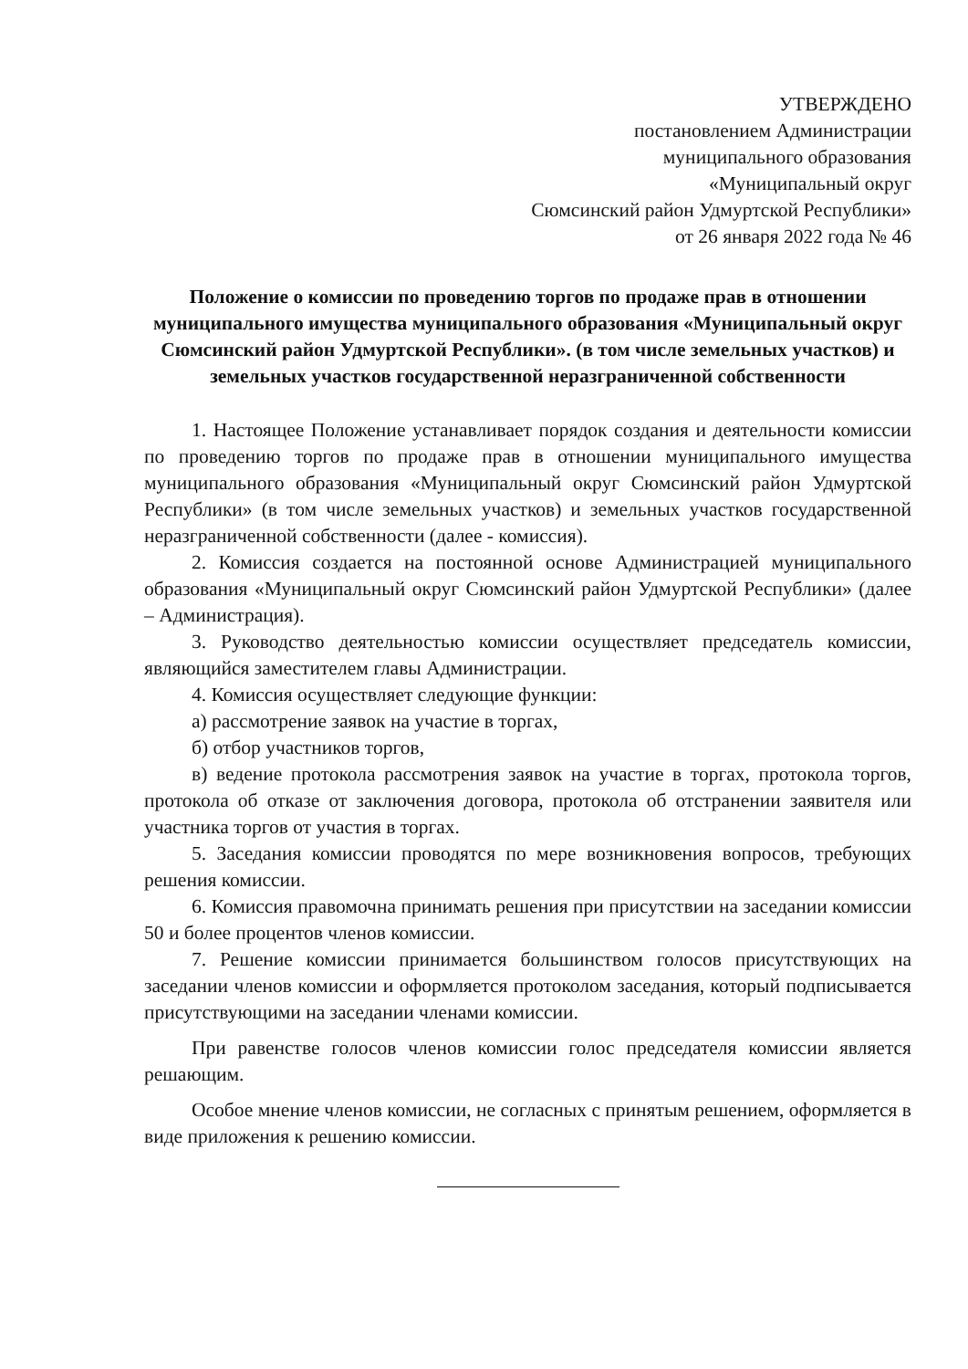УТВЕРЖДЕНО
постановлением Администрации
муниципального образования
«Муниципальный округ
Сюмсинский район Удмуртской Республики»
от 26 января 2022 года № 46
Положение о комиссии по проведению торгов по продаже прав в отношении муниципального имущества муниципального образования «Муниципальный округ Сюмсинский район Удмуртской Республики». (в том числе земельных участков) и земельных участков государственной неразграниченной собственности
1. Настоящее Положение устанавливает порядок создания и деятельности комиссии по проведению торгов по продаже прав в отношении муниципального имущества муниципального образования «Муниципальный округ Сюмсинский район Удмуртской Республики» (в том числе земельных участков) и земельных участков государственной неразграниченной собственности (далее - комиссия).
2. Комиссия создается на постоянной основе Администрацией муниципального образования «Муниципальный округ Сюмсинский район Удмуртской Республики» (далее – Администрация).
3. Руководство деятельностью комиссии осуществляет председатель комиссии, являющийся заместителем главы Администрации.
4. Комиссия осуществляет следующие функции:
а) рассмотрение заявок на участие в торгах,
б) отбор участников торгов,
в) ведение протокола рассмотрения заявок на участие в торгах, протокола торгов, протокола об отказе от заключения договора, протокола об отстранении заявителя или участника торгов от участия в торгах.
5. Заседания комиссии проводятся по мере возникновения вопросов, требующих решения комиссии.
6. Комиссия правомочна принимать решения при присутствии на заседании комиссии 50 и более процентов членов комиссии.
7. Решение комиссии принимается большинством голосов присутствующих на заседании членов комиссии и оформляется протоколом заседания, который подписывается присутствующими на заседании членами комиссии.
При равенстве голосов членов комиссии голос председателя комиссии является решающим.
Особое мнение членов комиссии, не согласных с принятым решением, оформляется в виде приложения к решению комиссии.